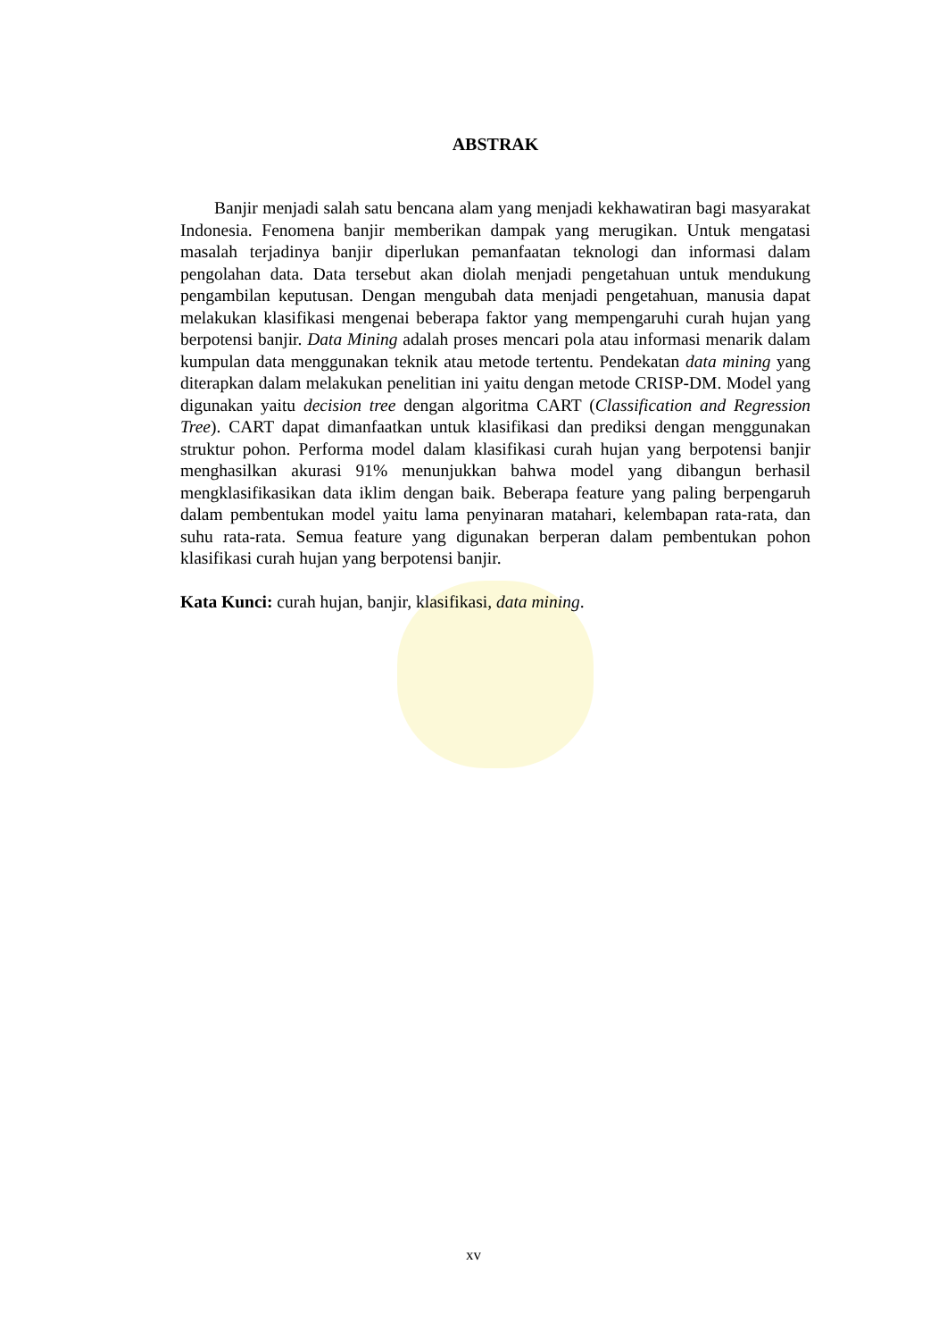ABSTRAK
Banjir menjadi salah satu bencana alam yang menjadi kekhawatiran bagi masyarakat Indonesia. Fenomena banjir memberikan dampak yang merugikan. Untuk mengatasi masalah terjadinya banjir diperlukan pemanfaatan teknologi dan informasi dalam pengolahan data. Data tersebut akan diolah menjadi pengetahuan untuk mendukung pengambilan keputusan. Dengan mengubah data menjadi pengetahuan, manusia dapat melakukan klasifikasi mengenai beberapa faktor yang mempengaruhi curah hujan yang berpotensi banjir. Data Mining adalah proses mencari pola atau informasi menarik dalam kumpulan data menggunakan teknik atau metode tertentu. Pendekatan data mining yang diterapkan dalam melakukan penelitian ini yaitu dengan metode CRISP-DM. Model yang digunakan yaitu decision tree dengan algoritma CART (Classification and Regression Tree). CART dapat dimanfaatkan untuk klasifikasi dan prediksi dengan menggunakan struktur pohon. Performa model dalam klasifikasi curah hujan yang berpotensi banjir menghasilkan akurasi 91% menunjukkan bahwa model yang dibangun berhasil mengklasifikasikan data iklim dengan baik. Beberapa feature yang paling berpengaruh dalam pembentukan model yaitu lama penyinaran matahari, kelembapan rata-rata, dan suhu rata-rata. Semua feature yang digunakan berperan dalam pembentukan pohon klasifikasi curah hujan yang berpotensi banjir.
Kata Kunci: curah hujan, banjir, klasifikasi, data mining.
xv